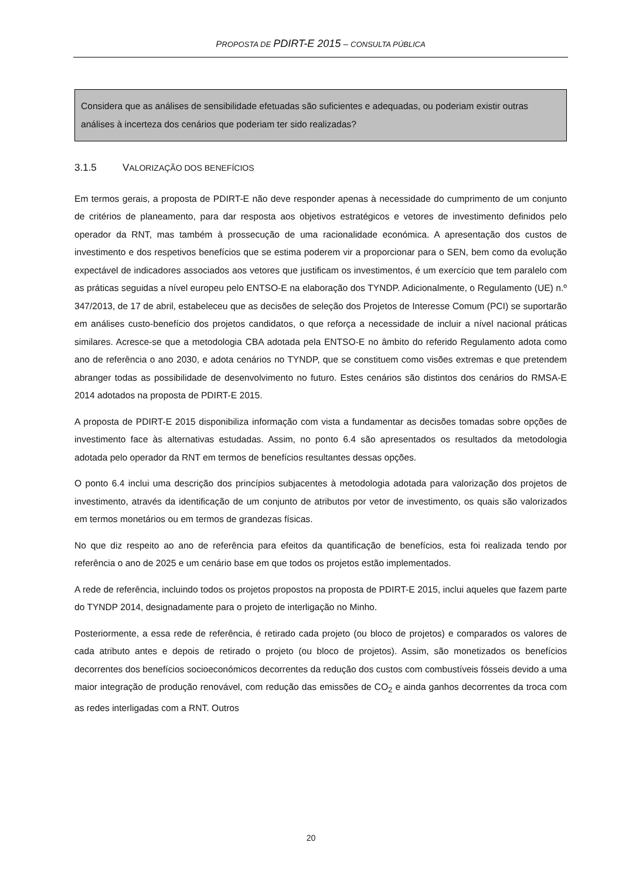PROPOSTA DE PDIRT-E 2015 – CONSULTA PÚBLICA
Considera que as análises de sensibilidade efetuadas são suficientes e adequadas, ou poderiam existir outras análises à incerteza dos cenários que poderiam ter sido realizadas?
3.1.5 VALORIZAÇÃO DOS BENEFÍCIOS
Em termos gerais, a proposta de PDIRT-E não deve responder apenas à necessidade do cumprimento de um conjunto de critérios de planeamento, para dar resposta aos objetivos estratégicos e vetores de investimento definidos pelo operador da RNT, mas também à prossecução de uma racionalidade económica. A apresentação dos custos de investimento e dos respetivos benefícios que se estima poderem vir a proporcionar para o SEN, bem como da evolução expectável de indicadores associados aos vetores que justificam os investimentos, é um exercício que tem paralelo com as práticas seguidas a nível europeu pelo ENTSO-E na elaboração dos TYNDP. Adicionalmente, o Regulamento (UE) n.º 347/2013, de 17 de abril, estabeleceu que as decisões de seleção dos Projetos de Interesse Comum (PCI) se suportarão em análises custo-benefício dos projetos candidatos, o que reforça a necessidade de incluir a nível nacional práticas similares. Acresce-se que a metodologia CBA adotada pela ENTSO-E no âmbito do referido Regulamento adota como ano de referência o ano 2030, e adota cenários no TYNDP, que se constituem como visões extremas e que pretendem abranger todas as possibilidade de desenvolvimento no futuro. Estes cenários são distintos dos cenários do RMSA-E 2014 adotados na proposta de PDIRT-E 2015.
A proposta de PDIRT-E 2015 disponibiliza informação com vista a fundamentar as decisões tomadas sobre opções de investimento face às alternativas estudadas. Assim, no ponto 6.4 são apresentados os resultados da metodologia adotada pelo operador da RNT em termos de benefícios resultantes dessas opções.
O ponto 6.4 inclui uma descrição dos princípios subjacentes à metodologia adotada para valorização dos projetos de investimento, através da identificação de um conjunto de atributos por vetor de investimento, os quais são valorizados em termos monetários ou em termos de grandezas físicas.
No que diz respeito ao ano de referência para efeitos da quantificação de benefícios, esta foi realizada tendo por referência o ano de 2025 e um cenário base em que todos os projetos estão implementados.
A rede de referência, incluindo todos os projetos propostos na proposta de PDIRT-E 2015, inclui aqueles que fazem parte do TYNDP 2014, designadamente para o projeto de interligação no Minho.
Posteriormente, a essa rede de referência, é retirado cada projeto (ou bloco de projetos) e comparados os valores de cada atributo antes e depois de retirado o projeto (ou bloco de projetos). Assim, são monetizados os benefícios decorrentes dos benefícios socioeconómicos decorrentes da redução dos custos com combustíveis fósseis devido a uma maior integração de produção renovável, com redução das emissões de CO<sub>2</sub> e ainda ganhos decorrentes da troca com as redes interligadas com a RNT. Outros
20